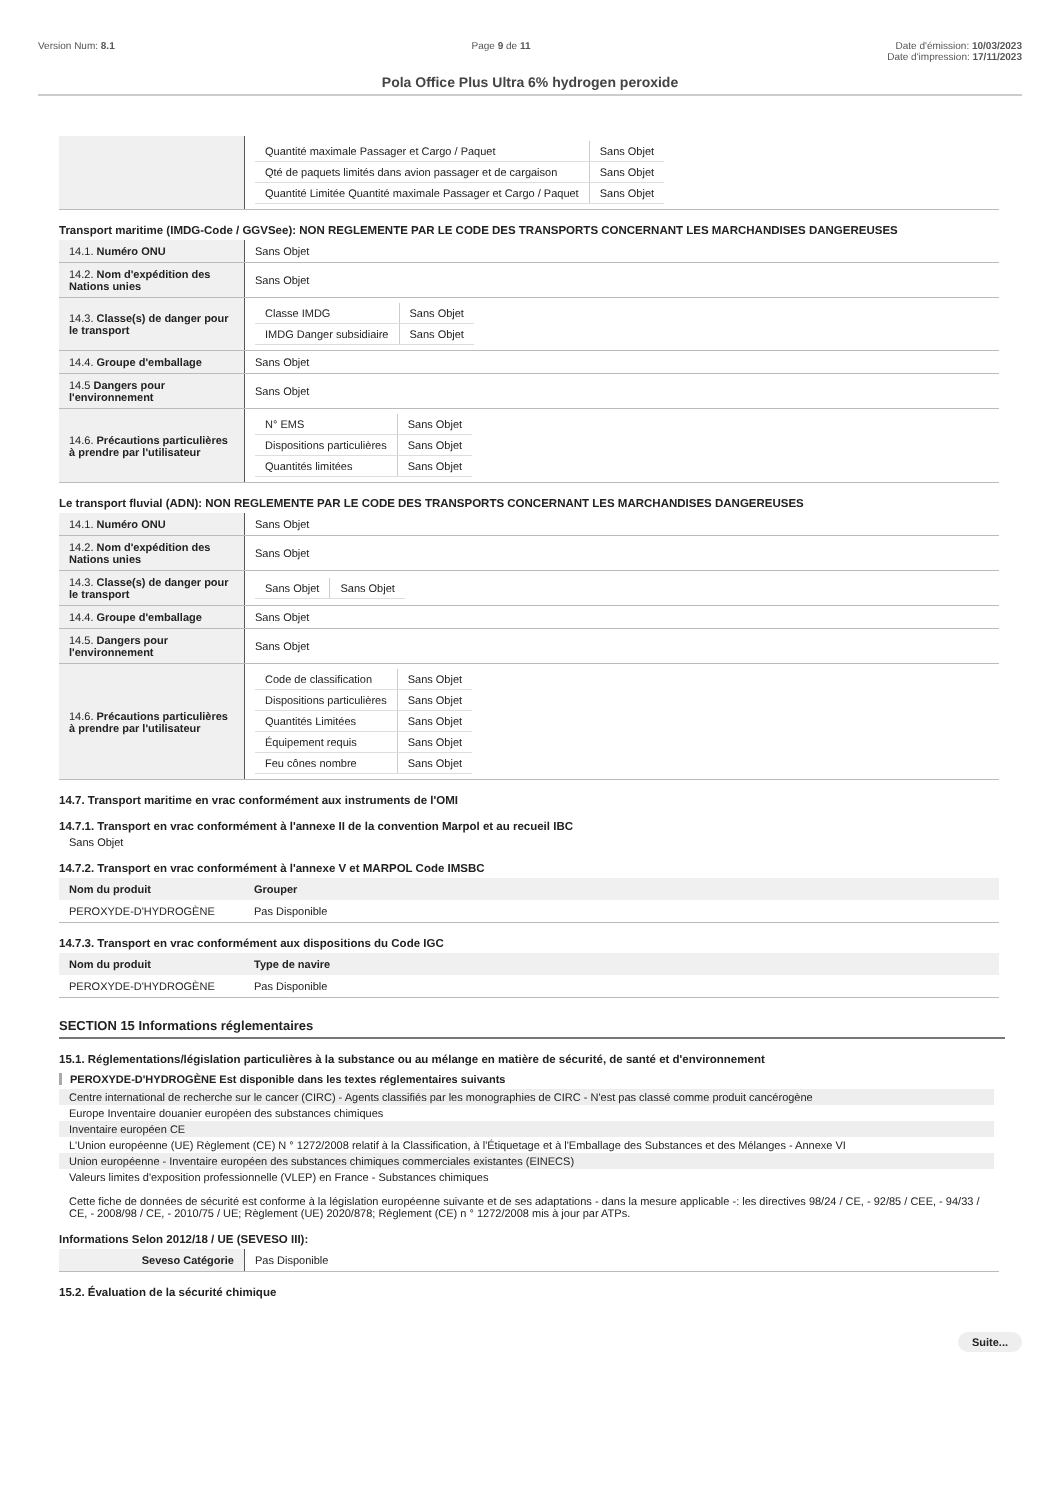Version Num: 8.1 Page 9 de 11 Date d'émission: 10/03/2023
Date d'impression: 17/11/2023
Pola Office Plus Ultra 6% hydrogen peroxide
| | / Quantité maximale Passager et Cargo / Paquet / Sans Objet / / Qté de paquets limités dans avion passager et de cargaison / Sans Objet / / Quantité Limitée Quantité maximale Passager et Cargo / Paquet / Sans Objet / |
Transport maritime (IMDG-Code / GGVSee): NON REGLEMENTE PAR LE CODE DES TRANSPORTS CONCERNANT LES MARCHANDISES DANGEREUSES
| 14.1. Numéro ONU | Sans Objet |
| 14.2. Nom d'expédition des Nations unies | Sans Objet |
| 14.3. Classe(s) de danger pour le transport | / Classe IMDG / Sans Objet / / IMDG Danger subsidiaire / Sans Objet / |
| 14.4. Groupe d'emballage | Sans Objet |
| 14.5 Dangers pour l'environnement | Sans Objet |
| 14.6. Précautions particulières à prendre par l'utilisateur | / N° EMS / Sans Objet / / Dispositions particulières / Sans Objet / / Quantités limitées / Sans Objet / |
Le transport fluvial (ADN): NON REGLEMENTE PAR LE CODE DES TRANSPORTS CONCERNANT LES MARCHANDISES DANGEREUSES
| 14.1. Numéro ONU | Sans Objet |
| 14.2. Nom d'expédition des Nations unies | Sans Objet |
| 14.3. Classe(s) de danger pour le transport | / Sans Objet / Sans Objet / |
| 14.4. Groupe d'emballage | Sans Objet |
| 14.5. Dangers pour l'environnement | Sans Objet |
| 14.6. Précautions particulières à prendre par l'utilisateur | / Code de classification / Sans Objet / / Dispositions particulières / Sans Objet / / Quantités Limitées / Sans Objet / / Équipement requis / Sans Objet / / Feu cônes nombre / Sans Objet / |
14.7. Transport maritime en vrac conformément aux instruments de l'OMI
14.7.1. Transport en vrac conformément à l'annexe II de la convention Marpol et au recueil IBC
Sans Objet
14.7.2. Transport en vrac conformément à l'annexe V et MARPOL Code IMSBC
| Nom du produit | Grouper |
| --- | --- |
| PEROXYDE-D'HYDROGÈNE | Pas Disponible |
14.7.3. Transport en vrac conformément aux dispositions du Code IGC
| Nom du produit | Type de navire |
| --- | --- |
| PEROXYDE-D'HYDROGÈNE | Pas Disponible |
SECTION 15 Informations réglementaires
15.1. Réglementations/législation particulières à la substance ou au mélange en matière de sécurité, de santé et d'environnement
PEROXYDE-D'HYDROGÈNE Est disponible dans les textes réglementaires suivants
Centre international de recherche sur le cancer (CIRC) - Agents classifiés par les monographies de CIRC - N'est pas classé comme produit cancérogène
Europe Inventaire douanier européen des substances chimiques
Inventaire européen CE
L'Union européenne (UE) Règlement (CE) N ° 1272/2008 relatif à la Classification, à l'Étiquetage et à l'Emballage des Substances et des Mélanges - Annexe VI
Union européenne - Inventaire européen des substances chimiques commerciales existantes (EINECS)
Valeurs limites d'exposition professionnelle (VLEP) en France - Substances chimiques
Cette fiche de données de sécurité est conforme à la législation européenne suivante et de ses adaptations - dans la mesure applicable -: les directives 98/24 / CE, - 92/85 / CEE, - 94/33 / CE, - 2008/98 / CE, - 2010/75 / UE; Règlement (UE) 2020/878; Règlement (CE) n ° 1272/2008 mis à jour par ATPs.
Informations Selon 2012/18 / UE (SEVESO III):
| Seveso Catégorie | Pas Disponible |
15.2. Évaluation de la sécurité chimique
Suite...